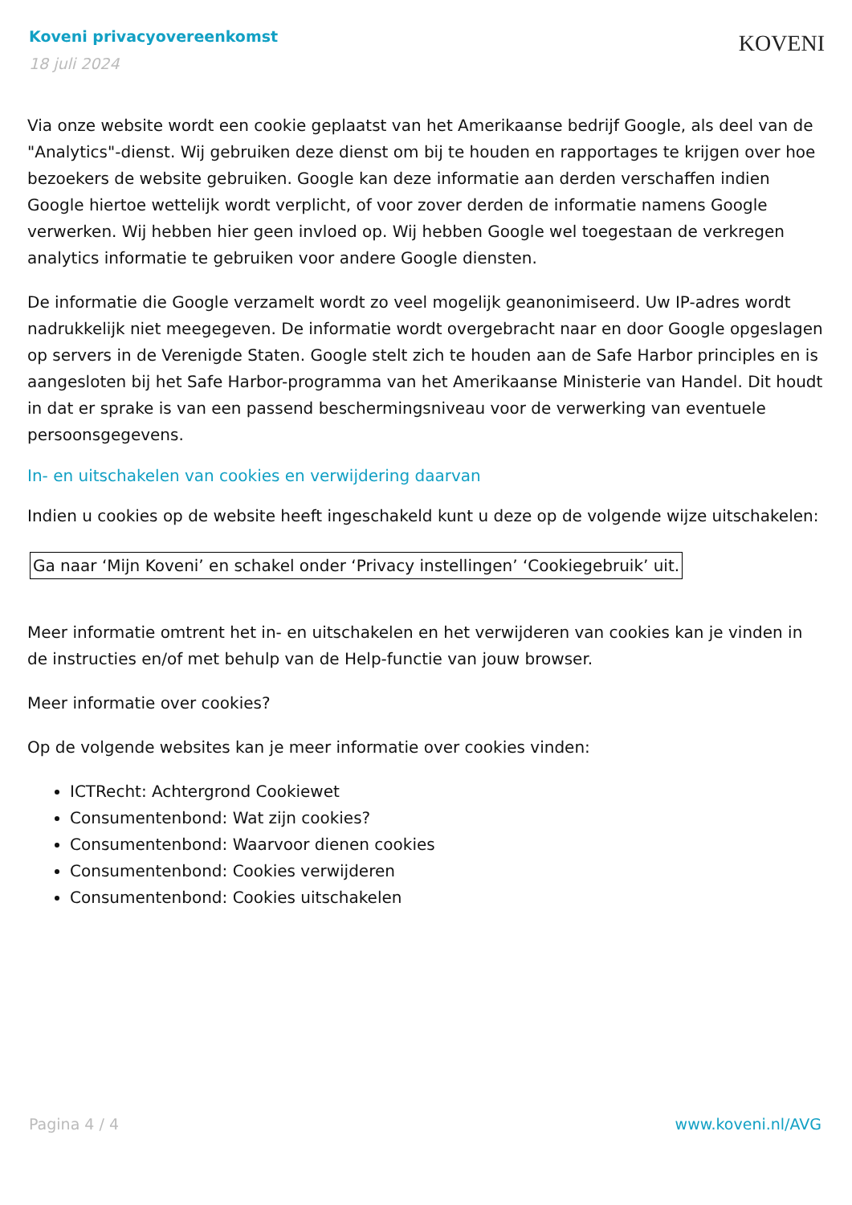Koveni privacyovereenkomst
18 juli 2024
KOVENI
Via onze website wordt een cookie geplaatst van het Amerikaanse bedrijf Google, als deel van de "Analytics"-dienst. Wij gebruiken deze dienst om bij te houden en rapportages te krijgen over hoe bezoekers de website gebruiken. Google kan deze informatie aan derden verschaffen indien Google hiertoe wettelijk wordt verplicht, of voor zover derden de informatie namens Google verwerken. Wij hebben hier geen invloed op. Wij hebben Google wel toegestaan de verkregen analytics informatie te gebruiken voor andere Google diensten.
De informatie die Google verzamelt wordt zo veel mogelijk geanonimiseerd. Uw IP-adres wordt nadrukkelijk niet meegegeven. De informatie wordt overgebracht naar en door Google opgeslagen op servers in de Verenigde Staten. Google stelt zich te houden aan de Safe Harbor principles en is aangesloten bij het Safe Harbor-programma van het Amerikaanse Ministerie van Handel. Dit houdt in dat er sprake is van een passend beschermingsniveau voor de verwerking van eventuele persoonsgegevens.
In- en uitschakelen van cookies en verwijdering daarvan
Indien u cookies op de website heeft ingeschakeld kunt u deze op de volgende wijze uitschakelen:
Ga naar ‘Mijn Koveni’ en schakel onder ‘Privacy instellingen’ ‘Cookiegebruik’ uit.
Meer informatie omtrent het in- en uitschakelen en het verwijderen van cookies kan je vinden in de instructies en/of met behulp van de Help-functie van jouw browser.
Meer informatie over cookies?
Op de volgende websites kan je meer informatie over cookies vinden:
ICTRecht: Achtergrond Cookiewet
Consumentenbond: Wat zijn cookies?
Consumentenbond: Waarvoor dienen cookies
Consumentenbond: Cookies verwijderen
Consumentenbond: Cookies uitschakelen
Pagina 4 / 4 www.koveni.nl/AVG